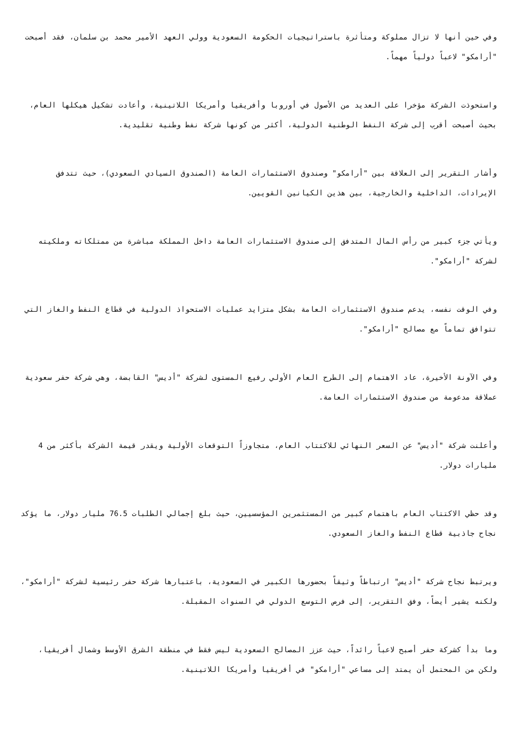وفي حين أنها لا تزال مملوكة ومتأثرة باستراتيجيات الحكومة السعودية وولي العهد الأمير محمد بن سلمان، فقد أصبحت "أرامكو" لاعباً دولياً مهماً.
واستحوذت الشركة مؤخرا على العديد من الأصول في أوروبا وأفريقيا وأمريكا اللاتينية، وأعادت تشكيل هيكلها العام، بحيث أصبحت أقرب إلى شركة النفط الوطنية الدولية، أكثر من كونها شركة نفط وطنية تقليدية.
وأشار التقرير إلى العلاقة بين "أرامكو" وصندوق الاستثمارات العامة (الصندوق السيادي السعودي)، حيث تتدفق الإيرادات، الداخلية والخارجية، بين هذين الكيانين القويين.
ويأتي جزء كبير من رأس المال المتدفق إلى صندوق الاستثمارات العامة داخل المملكة مباشرة من ممتلكاته وملكيته لشركة "أرامكو".
وفي الوقت نفسه، يدعم صندوق الاستثمارات العامة بشكل متزايد عمليات الاستحواذ الدولية في قطاع النفط والغاز التي تتوافق تماماً مع مصالح "أرامكو".
وفي الآونة الأخيرة، عاد الاهتمام إلى الطرح العام الأولي رفيع المستوى لشركة "أديس" القابضة، وهي شركة حفر سعودية عملاقة مدعومة من صندوق الاستثمارات العامة.
وأعلنت شركة "أديس" عن السعر النهائي للاكتتاب العام، متجاوزاً التوقعات الأولية ويقدر قيمة الشركة بأكثر من 4 مليارات دولار.
وقد حظي الاكتتاب العام باهتمام كبير من المستثمرين المؤسسيين، حيث بلغ إجمالي الطلبات 76.5 مليار دولار، ما يؤكد نجاح جاذبية قطاع النفط والغاز السعودي.
ويرتبط نجاح شركة "أديس" ارتباطاً وثيقاً بحضورها الكبير في السعودية، باعتبارها شركة حفر رئيسية لشركة "أرامكو"، ولكنه يشير أيضاً، وفق التقرير، إلى فرص التوسع الدولي في السنوات المقبلة.
وما بدأ كشركة حفر أصبح لاعباً رائداً، حيث عزز المصالح السعودية ليس فقط في منطقة الشرق الأوسط وشمال أفريقيا، ولكن من المحتمل أن يمتد إلى مساعي "أرامكو" في أفريقيا وأمريكا اللاتينية.